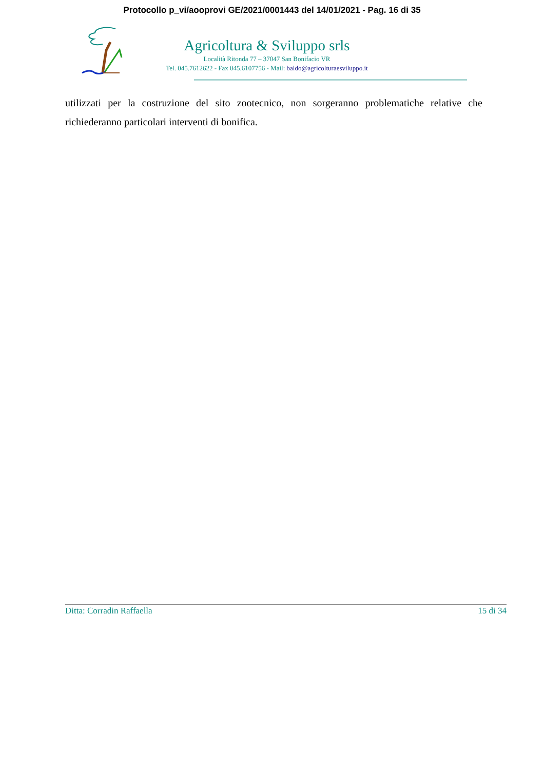Protocollo p_vi/aooprovi GE/2021/0001443 del 14/01/2021 - Pag. 16 di 35
Agricoltura & Sviluppo srls
Località Ritonda 77 – 37047 San Bonifacio VR
Tel. 045.7612622 - Fax 045.6107756 - Mail: baldo@agricolturaesviluppo.it
utilizzati per la costruzione del sito zootecnico, non sorgeranno problematiche relative che richiederanno particolari interventi di bonifica.
Ditta: Corradin Raffaella 15 di 34